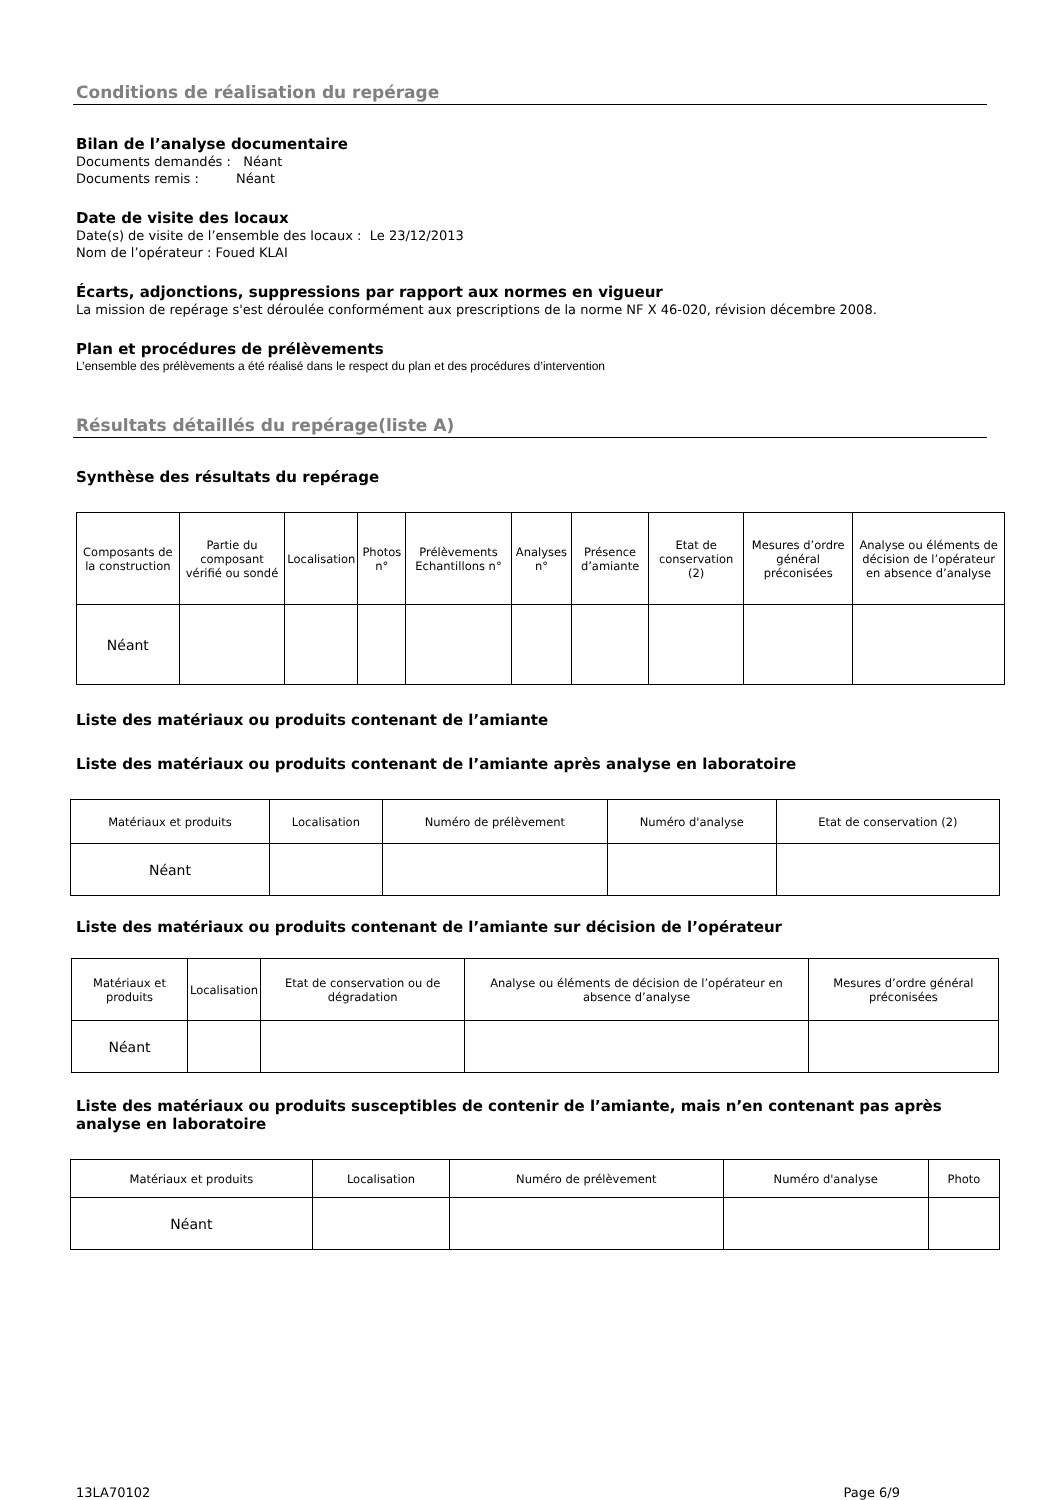Conditions de réalisation du repérage
Bilan de l’analyse documentaire
Documents demandés : Néant
Documents remis : Néant
Date de visite des locaux
Date(s) de visite de l’ensemble des locaux : Le 23/12/2013
Nom de l’opérateur : Foued KLAI
Écarts, adjonctions, suppressions par rapport aux normes en vigueur
La mission de repérage s'est déroulée conformément aux prescriptions de la norme NF X 46-020, révision décembre 2008.
Plan et procédures de prélèvements
L’ensemble des prélèvements a été réalisé dans le respect du plan et des procédures d’intervention
Résultats détaillés du repérage(liste A)
Synthèse des résultats du repérage
| Composants de la construction | Partie du composant vérifié ou sondé | Localisation | Photos n° | Prélèvements Echantillons n° | Analyses n° | Présence d’amiante | Etat de conservation (2) | Mesures d’ordre général préconisées | Analyse ou éléments de décision de l’opérateur en absence d’analyse |
| --- | --- | --- | --- | --- | --- | --- | --- | --- | --- |
| Néant | | | | | | | | | |
Liste des matériaux ou produits contenant de l’amiante
Liste des matériaux ou produits contenant de l’amiante après analyse en laboratoire
| Matériaux et produits | Localisation | Numéro de prélèvement | Numéro d'analyse | Etat de conservation (2) |
| --- | --- | --- | --- | --- |
| Néant | | | | |
Liste des matériaux ou produits contenant de l’amiante sur décision de l’opérateur
| Matériaux et produits | Localisation | Etat de conservation ou de dégradation | Analyse ou éléments de décision de l’opérateur en absence d’analyse | Mesures d’ordre général préconisées |
| --- | --- | --- | --- | --- |
| Néant | | | | |
Liste des matériaux ou produits susceptibles de contenir de l’amiante, mais n’en contenant pas après analyse en laboratoire
| Matériaux et produits | Localisation | Numéro de prélèvement | Numéro d'analyse | Photo |
| --- | --- | --- | --- | --- |
| Néant | | | | |
13LA70102 Page 6/9